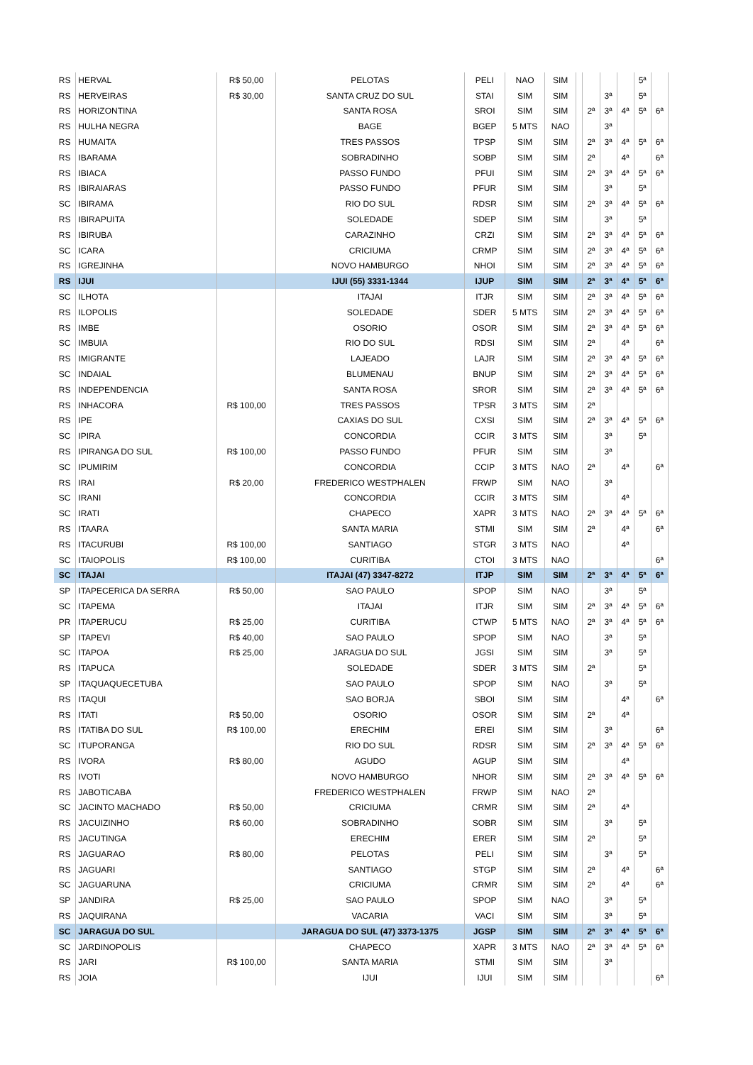| RS | HERVAL | R$ 50,00 | PELOTAS | PELI | NAO | SIM | | | | | 5ª | |
| RS | HERVEIRAS | R$ 30,00 | SANTA CRUZ DO SUL | STAI | SIM | SIM | | | 3ª | | 5ª | |
| RS | HORIZONTINA | | SANTA ROSA | SROI | SIM | SIM | | 2ª | 3ª | 4ª | 5ª | 6ª |
| RS | HULHA NEGRA | | BAGE | BGEP | 5 MTS | NAO | | | 3ª | | | |
| RS | HUMAITA | | TRES PASSOS | TPSP | SIM | SIM | | 2ª | 3ª | 4ª | 5ª | 6ª |
| RS | IBARAMA | | SOBRADINHO | SOBP | SIM | SIM | | 2ª | | 4ª | | 6ª |
| RS | IBIACA | | PASSO FUNDO | PFUI | SIM | SIM | | 2ª | 3ª | 4ª | 5ª | 6ª |
| RS | IBIRAIARAS | | PASSO FUNDO | PFUR | SIM | SIM | | | 3ª | | 5ª | |
| SC | IBIRAMA | | RIO DO SUL | RDSR | SIM | SIM | | 2ª | 3ª | 4ª | 5ª | 6ª |
| RS | IBIRAPUITA | | SOLEDADE | SDEP | SIM | SIM | | | 3ª | | 5ª | |
| RS | IBIRUBA | | CARAZINHO | CRZI | SIM | SIM | | 2ª | 3ª | 4ª | 5ª | 6ª |
| SC | ICARA | | CRICIUMA | CRMP | SIM | SIM | | 2ª | 3ª | 4ª | 5ª | 6ª |
| RS | IGREJINHA | | NOVO HAMBURGO | NHOI | SIM | SIM | | 2ª | 3ª | 4ª | 5ª | 6ª |
| RS | IJUI | | IJUI (55) 3331-1344 | IJUP | SIM | SIM | | 2ª | 3ª | 4ª | 5ª | 6ª |
| SC | ILHOTA | | ITAJAI | ITJR | SIM | SIM | | 2ª | 3ª | 4ª | 5ª | 6ª |
| RS | ILOPOLIS | | SOLEDADE | SDER | 5 MTS | SIM | | 2ª | 3ª | 4ª | 5ª | 6ª |
| RS | IMBE | | OSORIO | OSOR | SIM | SIM | | 2ª | 3ª | 4ª | 5ª | 6ª |
| SC | IMBUIA | | RIO DO SUL | RDSI | SIM | SIM | | 2ª | | 4ª | | 6ª |
| RS | IMIGRANTE | | LAJEADO | LAJR | SIM | SIM | | 2ª | 3ª | 4ª | 5ª | 6ª |
| SC | INDAIAL | | BLUMENAU | BNUP | SIM | SIM | | 2ª | 3ª | 4ª | 5ª | 6ª |
| RS | INDEPENDENCIA | | SANTA ROSA | SROR | SIM | SIM | | 2ª | 3ª | 4ª | 5ª | 6ª |
| RS | INHACORA | R$ 100,00 | TRES PASSOS | TPSR | 3 MTS | SIM | | 2ª | | | | |
| RS | IPE | | CAXIAS DO SUL | CXSI | SIM | SIM | | 2ª | 3ª | 4ª | 5ª | 6ª |
| SC | IPIRA | | CONCORDIA | CCIR | 3 MTS | SIM | | | 3ª | | 5ª | |
| RS | IPIRANGA DO SUL | R$ 100,00 | PASSO FUNDO | PFUR | SIM | SIM | | | 3ª | | | |
| SC | IPUMIRIM | | CONCORDIA | CCIP | 3 MTS | NAO | | 2ª | | 4ª | | 6ª |
| RS | IRAI | R$ 20,00 | FREDERICO WESTPHALEN | FRWP | SIM | NAO | | | 3ª | | | |
| SC | IRANI | | CONCORDIA | CCIR | 3 MTS | SIM | | | | 4ª | | |
| SC | IRATI | | CHAPECO | XAPR | 3 MTS | NAO | | 2ª | 3ª | 4ª | 5ª | 6ª |
| RS | ITAARA | | SANTA MARIA | STMI | SIM | SIM | | 2ª | | 4ª | | 6ª |
| RS | ITACURUBI | R$ 100,00 | SANTIAGO | STGR | 3 MTS | NAO | | | | 4ª | | |
| SC | ITAIOPOLIS | R$ 100,00 | CURITIBA | CTOI | 3 MTS | NAO | | | | | | 6ª |
| SC | ITAJAI | | ITAJAI (47) 3347-8272 | ITJP | SIM | SIM | | 2ª | 3ª | 4ª | 5ª | 6ª |
| SP | ITAPECERICA DA SERRA | R$ 50,00 | SAO PAULO | SPOP | SIM | NAO | | | 3ª | | 5ª | |
| SC | ITAPEMA | | ITAJAI | ITJR | SIM | SIM | | 2ª | 3ª | 4ª | 5ª | 6ª |
| PR | ITAPERUCU | R$ 25,00 | CURITIBA | CTWP | 5 MTS | NAO | | 2ª | 3ª | 4ª | 5ª | 6ª |
| SP | ITAPEVI | R$ 40,00 | SAO PAULO | SPOP | SIM | NAO | | | 3ª | | 5ª | |
| SC | ITAPOA | R$ 25,00 | JARAGUA DO SUL | JGSI | SIM | SIM | | | 3ª | | 5ª | |
| RS | ITAPUCA | | SOLEDADE | SDER | 3 MTS | SIM | | 2ª | | | 5ª | |
| SP | ITAQUAQUECETUBA | | SAO PAULO | SPOP | SIM | NAO | | | 3ª | | 5ª | |
| RS | ITAQUI | | SAO BORJA | SBOI | SIM | SIM | | | | 4ª | | 6ª |
| RS | ITATI | R$ 50,00 | OSORIO | OSOR | SIM | SIM | | 2ª | | 4ª | | |
| RS | ITATIBA DO SUL | R$ 100,00 | ERECHIM | EREI | SIM | SIM | | | 3ª | | | 6ª |
| SC | ITUPORANGA | | RIO DO SUL | RDSR | SIM | SIM | | 2ª | 3ª | 4ª | 5ª | 6ª |
| RS | IVORA | R$ 80,00 | AGUDO | AGUP | SIM | SIM | | | | 4ª | | |
| RS | IVOTI | | NOVO HAMBURGO | NHOR | SIM | SIM | | 2ª | 3ª | 4ª | 5ª | 6ª |
| RS | JABOTICABA | | FREDERICO WESTPHALEN | FRWP | SIM | NAO | | 2ª | | | | |
| SC | JACINTO MACHADO | R$ 50,00 | CRICIUMA | CRMR | SIM | SIM | | 2ª | | 4ª | | |
| RS | JACUIZINHO | R$ 60,00 | SOBRADINHO | SOBR | SIM | SIM | | | 3ª | | 5ª | |
| RS | JACUTINGA | | ERECHIM | ERER | SIM | SIM | | 2ª | | | 5ª | |
| RS | JAGUARAO | R$ 80,00 | PELOTAS | PELI | SIM | SIM | | | 3ª | | 5ª | |
| RS | JAGUARI | | SANTIAGO | STGP | SIM | SIM | | 2ª | | 4ª | | 6ª |
| SC | JAGUARUNA | | CRICIUMA | CRMR | SIM | SIM | | 2ª | | 4ª | | 6ª |
| SP | JANDIRA | R$ 25,00 | SAO PAULO | SPOP | SIM | NAO | | | 3ª | | 5ª | |
| RS | JAQUIRANA | | VACARIA | VACI | SIM | SIM | | | 3ª | | 5ª | |
| SC | JARAGUA DO SUL | | JARAGUA DO SUL (47) 3373-1375 | JGSP | SIM | SIM | | 2ª | 3ª | 4ª | 5ª | 6ª |
| SC | JARDINOPOLIS | | CHAPECO | XAPR | 3 MTS | NAO | | 2ª | 3ª | 4ª | 5ª | 6ª |
| RS | JARI | R$ 100,00 | SANTA MARIA | STMI | SIM | SIM | | | 3ª | | | |
| RS | JOIA | | IJUI | IJUI | SIM | SIM | | | | | | 6ª |